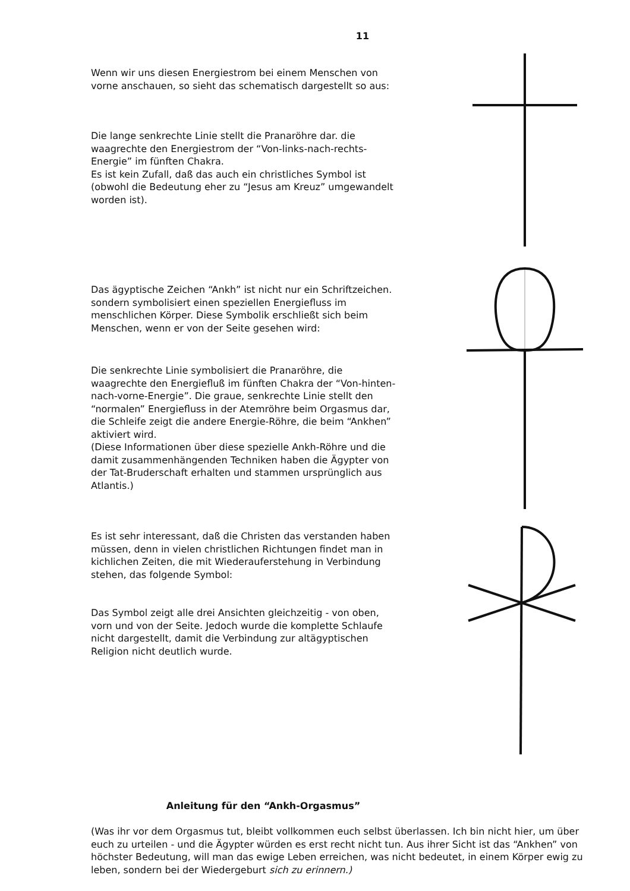11
Wenn wir uns diesen Energiestrom bei einem Menschen von vorne anschauen, so sieht das schematisch dargestellt so aus:
Die lange senkrechte Linie stellt die Pranaröhre dar. die waagrechte den Energiestrom der “Von-links-nach-rechts-Energie” im fünften Chakra.
Es ist kein Zufall, daß das auch ein christliches Symbol ist (obwohl die Bedeutung eher zu “Jesus am Kreuz” umgewandelt worden ist).
Das ägyptische Zeichen “Ankh” ist nicht nur ein Schriftzeichen. sondern symbolisiert einen speziellen Energiefluss im menschlichen Körper. Diese Symbolik erschließt sich beim Menschen, wenn er von der Seite gesehen wird:
Die senkrechte Linie symbolisiert die Pranaröhre, die waagrechte den Energiefluß im fünften Chakra der “Von-hinten-nach-vorne-Energie”. Die graue, senkrechte Linie stellt den “normalen” Energiefluss in der Atemröhre beim Orgasmus dar, die Schleife zeigt die andere Energie-Röhre, die beim “Ankhen” aktiviert wird.
(Diese Informationen über diese spezielle Ankh-Röhre und die damit zusammenhängenden Techniken haben die Ägypter von der Tat-Bruderschaft erhalten und stammen ursprünglich aus Atlantis.)
Es ist sehr interessant, daß die Christen das verstanden haben müssen, denn in vielen christlichen Richtungen findet man in kichlichen Zeiten, die mit Wiederauferstehung in Verbindung stehen, das folgende Symbol:
Das Symbol zeigt alle drei Ansichten gleichzeitig - von oben, vorn und von der Seite. Jedoch wurde die komplette Schlaufe nicht dargestellt, damit die Verbindung zur altägyptischen Religion nicht deutlich wurde.
Anleitung für den “Ankh-Orgasmus”
(Was ihr vor dem Orgasmus tut, bleibt vollkommen euch selbst überlassen. Ich bin nicht hier, um über euch zu urteilen - und die Ägypter würden es erst recht nicht tun. Aus ihrer Sicht ist das “Ankhen” von höchster Bedeutung, will man das ewige Leben erreichen, was nicht bedeutet, in einem Körper ewig zu leben, sondern bei der Wiedergeburt sich zu erinnern.)